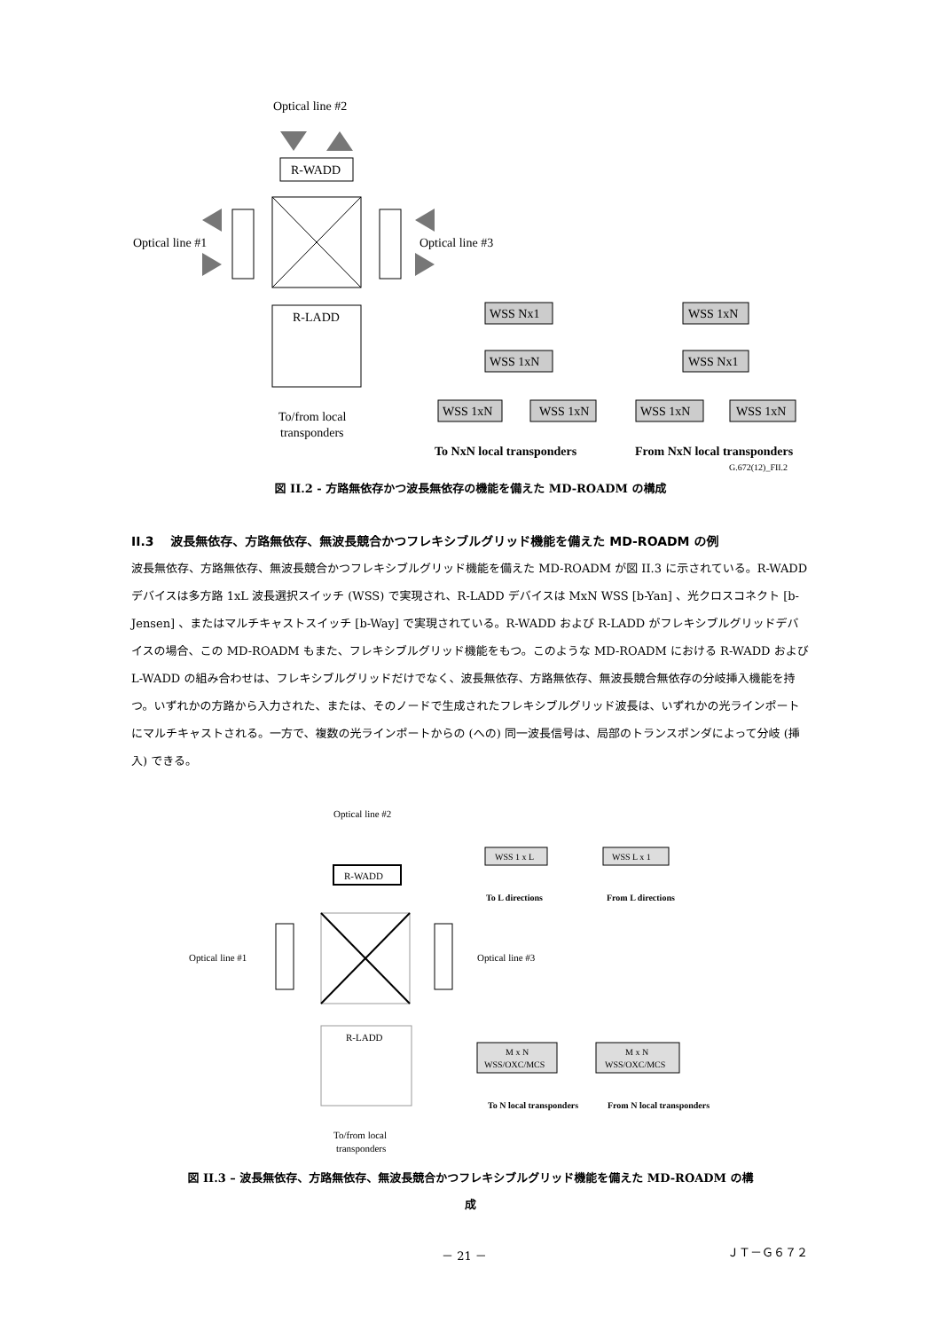Optical line #2
R-WADD
Optical line #1
Optical line #3
R-LADD
To/from local
transponders
WSS Nx1
WSS 1xN
WSS 1xN
WSS 1xN
To NxN local transponders
WSS 1xN
WSS Nx1
WSS 1xN
WSS 1xN
From NxN local transponders
G.672(12)_FII.2
図 II.2 - 方路無依存かつ波長無依存の機能を備えた MD-ROADM の構成
II.3　 波長無依存、方路無依存、無波長競合かつフレキシブルグリッド機能を備えた MD-ROADM の例
波長無依存、方路無依存、無波長競合かつフレキシブルグリッド機能を備えた MD-ROADM が図 II.3 に示されている。R-WADD デバイスは多方路 1xL 波長選択スイッチ (WSS) で実現され、R-LADD デバイスは MxN WSS [b-Yan] 、光クロスコネクト [b-Jensen] 、またはマルチキャストスイッチ [b-Way] で実現されている。R-WADD および R-LADD がフレキシブルグリッドデバイスの場合、この MD-ROADM もまた、フレキシブルグリッド機能をもつ。このような MD-ROADM における R-WADD および L-WADD の組み合わせは、フレキシブルグリッドだけでなく、波長無依存、方路無依存、無波長競合無依存の分岐挿入機能を持つ。いずれかの方路から入力された、または、そのノードで生成されたフレキシブルグリッド波長は、いずれかの光ラインポートにマルチキャストされる。一方で、複数の光ラインポートからの (への) 同一波長信号は、局部のトランスポンダによって分岐 (挿入) できる。
Optical line #2
R-WADD
Optical line #1
Optical line #3
WSS 1 x L
WSS L x 1
To L directions
From L directions
R-LADD
M x N
WSS/OXC/MCS
M x N
WSS/OXC/MCS
To N local transponders
From N local transponders
To/from local
transponders
図 II.3 – 波長無依存、方路無依存、無波長競合かつフレキシブルグリッド機能を備えた MD-ROADM の構
成
－ 21 － ＪＴ－Ｇ６７２